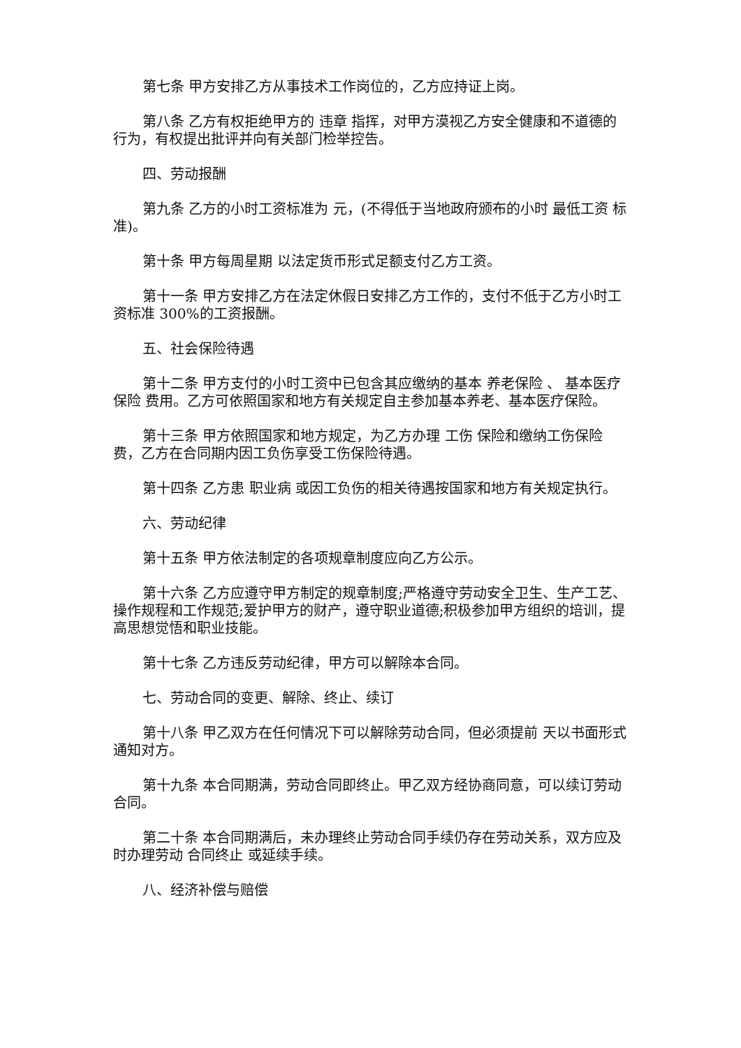第七条 甲方安排乙方从事技术工作岗位的，乙方应持证上岗。
第八条 乙方有权拒绝甲方的 违章 指挥，对甲方漠视乙方安全健康和不道德的行为，有权提出批评并向有关部门检举控告。
四、劳动报酬
第九条 乙方的小时工资标准为 元，(不得低于当地政府颁布的小时 最低工资 标准)。
第十条 甲方每周星期 以法定货币形式足额支付乙方工资。
第十一条 甲方安排乙方在法定休假日安排乙方工作的，支付不低于乙方小时工资标准 300%的工资报酬。
五、社会保险待遇
第十二条 甲方支付的小时工资中已包含其应缴纳的基本 养老保险 、 基本医疗保险 费用。乙方可依照国家和地方有关规定自主参加基本养老、基本医疗保险。
第十三条 甲方依照国家和地方规定，为乙方办理 工伤 保险和缴纳工伤保险费，乙方在合同期内因工负伤享受工伤保险待遇。
第十四条 乙方患 职业病 或因工负伤的相关待遇按国家和地方有关规定执行。
六、劳动纪律
第十五条 甲方依法制定的各项规章制度应向乙方公示。
第十六条 乙方应遵守甲方制定的规章制度;严格遵守劳动安全卫生、生产工艺、操作规程和工作规范;爱护甲方的财产，遵守职业道德;积极参加甲方组织的培训，提高思想觉悟和职业技能。
第十七条 乙方违反劳动纪律，甲方可以解除本合同。
七、劳动合同的变更、解除、终止、续订
第十八条 甲乙双方在任何情况下可以解除劳动合同，但必须提前 天以书面形式通知对方。
第十九条 本合同期满，劳动合同即终止。甲乙双方经协商同意，可以续订劳动合同。
第二十条 本合同期满后，未办理终止劳动合同手续仍存在劳动关系，双方应及时办理劳动 合同终止 或延续手续。
八、经济补偿与赔偿